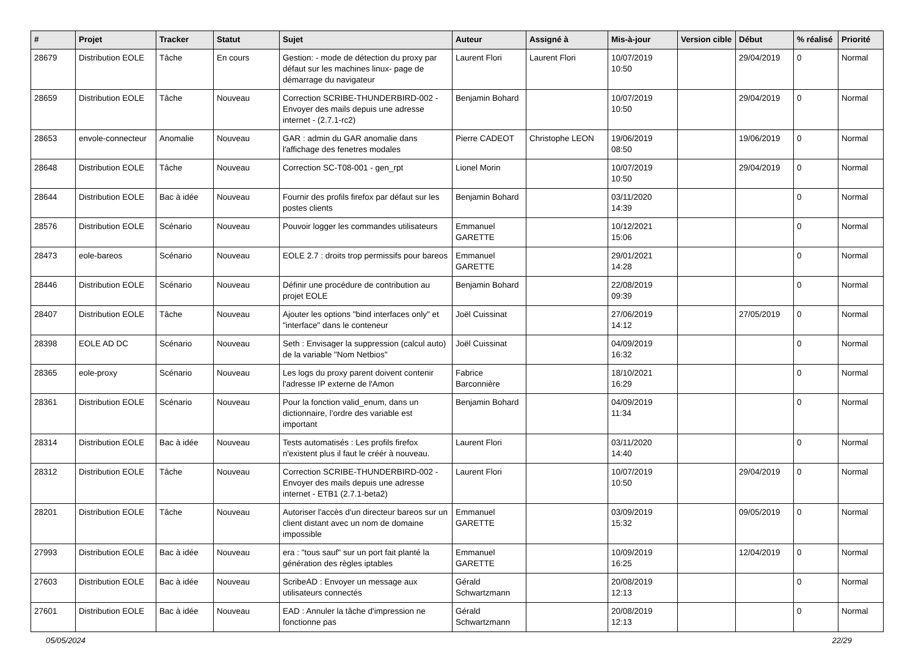| # | Projet | Tracker | Statut | Sujet | Auteur | Assigné à | Mis-à-jour | Version cible | Début | % réalisé | Priorité |
| --- | --- | --- | --- | --- | --- | --- | --- | --- | --- | --- | --- |
| 28679 | Distribution EOLE | Tâche | En cours | Gestion: - mode de détection du proxy par défaut sur les machines linux- page de démarrage du navigateur | Laurent Flori | Laurent Flori | 10/07/2019 10:50 | | 29/04/2019 | 0 | Normal |
| 28659 | Distribution EOLE | Tâche | Nouveau | Correction SCRIBE-THUNDERBIRD-002 - Envoyer des mails depuis une adresse internet - (2.7.1-rc2) | Benjamin Bohard | | 10/07/2019 10:50 | | 29/04/2019 | 0 | Normal |
| 28653 | envole-connecteur | Anomalie | Nouveau | GAR : admin du GAR anomalie dans l'affichage des fenetres modales | Pierre CADEOT | Christophe LEON | 19/06/2019 08:50 | | 19/06/2019 | 0 | Normal |
| 28648 | Distribution EOLE | Tâche | Nouveau | Correction SC-T08-001 - gen_rpt | Lionel Morin | | 10/07/2019 10:50 | | 29/04/2019 | 0 | Normal |
| 28644 | Distribution EOLE | Bac à idée | Nouveau | Fournir des profils firefox par défaut sur les postes clients | Benjamin Bohard | | 03/11/2020 14:39 | | | 0 | Normal |
| 28576 | Distribution EOLE | Scénario | Nouveau | Pouvoir logger les commandes utilisateurs | Emmanuel GARETTE | | 10/12/2021 15:06 | | | 0 | Normal |
| 28473 | eole-bareos | Scénario | Nouveau | EOLE 2.7 : droits trop permissifs pour bareos | Emmanuel GARETTE | | 29/01/2021 14:28 | | | 0 | Normal |
| 28446 | Distribution EOLE | Scénario | Nouveau | Définir une procédure de contribution au projet EOLE | Benjamin Bohard | | 22/08/2019 09:39 | | | 0 | Normal |
| 28407 | Distribution EOLE | Tâche | Nouveau | Ajouter les options "bind interfaces only" et "interface" dans le conteneur | Joël Cuissinat | | 27/06/2019 14:12 | | 27/05/2019 | 0 | Normal |
| 28398 | EOLE AD DC | Scénario | Nouveau | Seth : Envisager la suppression (calcul auto) de la variable "Nom Netbios" | Joël Cuissinat | | 04/09/2019 16:32 | | | 0 | Normal |
| 28365 | eole-proxy | Scénario | Nouveau | Les logs du proxy parent doivent contenir l'adresse IP externe de l'Amon | Fabrice Barconnière | | 18/10/2021 16:29 | | | 0 | Normal |
| 28361 | Distribution EOLE | Scénario | Nouveau | Pour la fonction valid_enum, dans un dictionnaire, l’ordre des variable est important | Benjamin Bohard | | 04/09/2019 11:34 | | | 0 | Normal |
| 28314 | Distribution EOLE | Bac à idée | Nouveau | Tests automatisés : Les profils firefox n'existent plus il faut le créér à nouveau. | Laurent Flori | | 03/11/2020 14:40 | | | 0 | Normal |
| 28312 | Distribution EOLE | Tâche | Nouveau | Correction SCRIBE-THUNDERBIRD-002 - Envoyer des mails depuis une adresse internet - ETB1 (2.7.1-beta2) | Laurent Flori | | 10/07/2019 10:50 | | 29/04/2019 | 0 | Normal |
| 28201 | Distribution EOLE | Tâche | Nouveau | Autoriser l'accès d'un directeur bareos sur un client distant avec un nom de domaine impossible | Emmanuel GARETTE | | 03/09/2019 15:32 | | 09/05/2019 | 0 | Normal |
| 27993 | Distribution EOLE | Bac à idée | Nouveau | era : "tous sauf" sur un port fait planté la génération des règles iptables | Emmanuel GARETTE | | 10/09/2019 16:25 | | 12/04/2019 | 0 | Normal |
| 27603 | Distribution EOLE | Bac à idée | Nouveau | ScribeAD : Envoyer un message aux utilisateurs connectés | Gérald Schwartzmann | | 20/08/2019 12:13 | | | 0 | Normal |
| 27601 | Distribution EOLE | Bac à idée | Nouveau | EAD : Annuler la tâche d'impression ne fonctionne pas | Gérald Schwartzmann | | 20/08/2019 12:13 | | | 0 | Normal |
05/05/2024 22/29